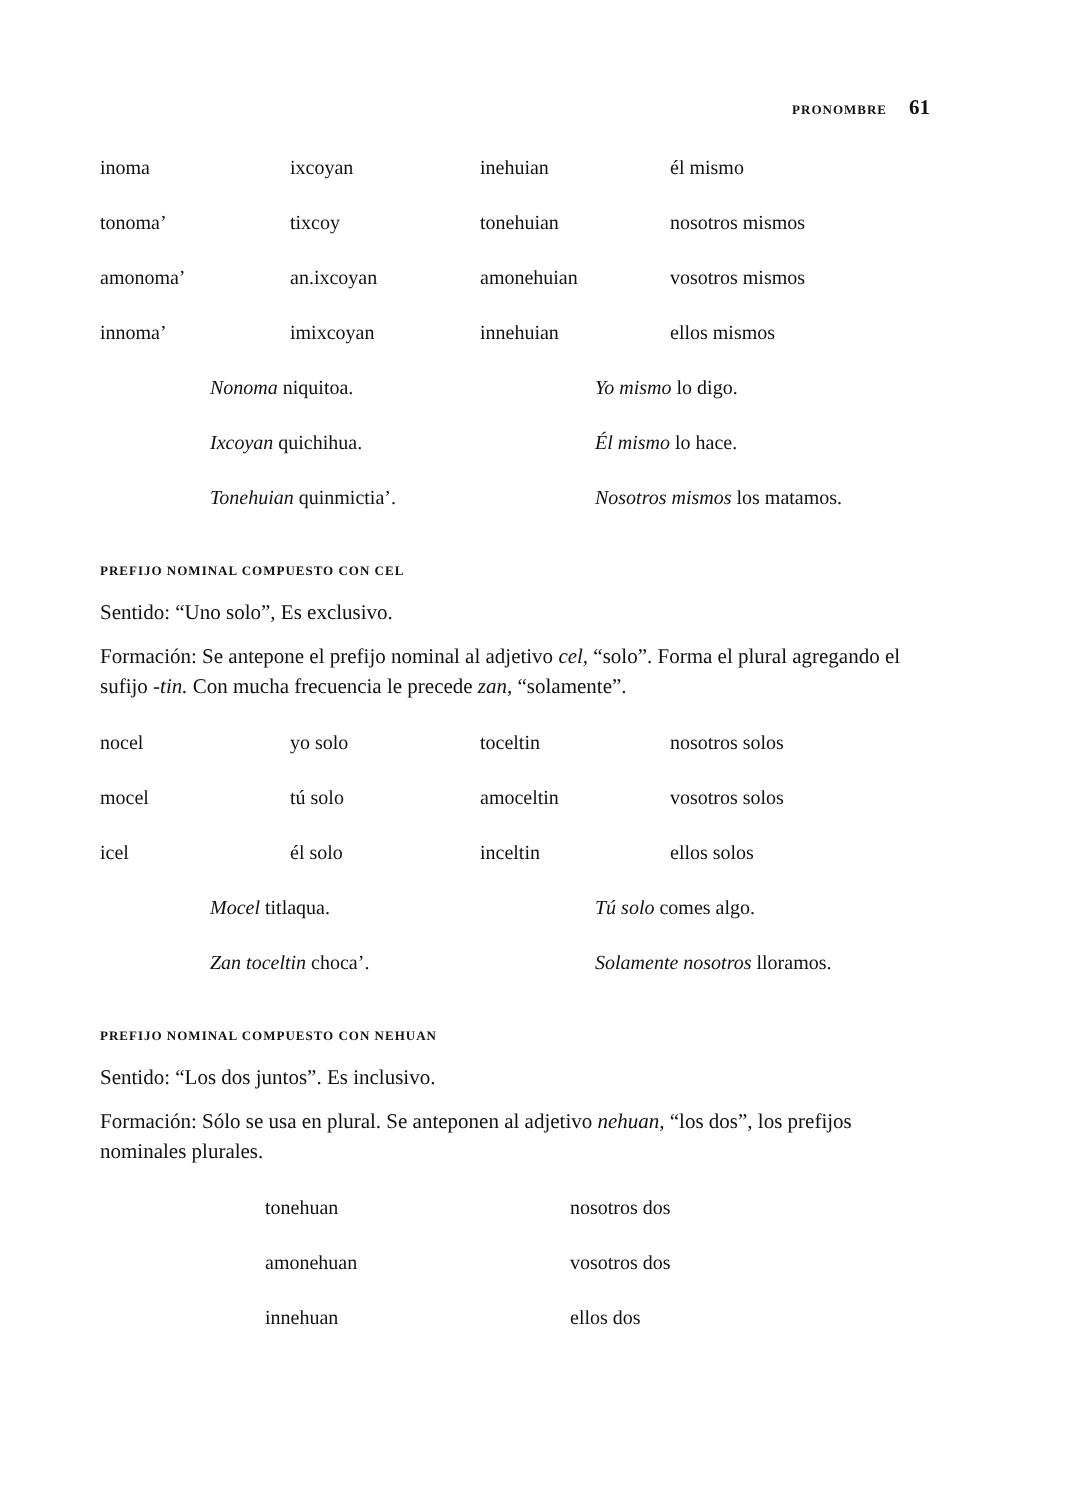PRONOMBRE 61
| inoma | ixcoyan | inehuian | él mismo |
| tonoma’ | tixcoy | tonehuian | nosotros mismos |
| amonoma’ | an.ixcoyan | amonehuian | vosotros mismos |
| innoma’ | imixcoyan | innehuian | ellos mismos |
| Nonoma niquitoa. | Yo mismo lo digo. |
| Ixcoyan quichihua. | Él mismo lo hace. |
| Tonehuian quinmictia’. | Nosotros mismos los matamos. |
PREFIJO NOMINAL COMPUESTO CON CEL
Sentido: “Uno solo”, Es exclusivo.
Formación: Se antepone el prefijo nominal al adjetivo cel, “solo”. Forma el plural agregando el sufijo -tin. Con mucha frecuencia le precede zan, “solamente”.
| nocel | yo solo | toceltin | nosotros solos |
| mocel | tú solo | amoceltin | vosotros solos |
| icel | él solo | inceltin | ellos solos |
| Mocel titlaqua. | Tú solo comes algo. |
| Zan toceltin choca’. | Solamente nosotros lloramos. |
PREFIJO NOMINAL COMPUESTO CON NEHUAN
Sentido: “Los dos juntos”. Es inclusivo.
Formación: Sólo se usa en plural. Se anteponen al adjetivo nehuan, “los dos”, los prefijos nominales plurales.
| tonehuan | nosotros dos |
| amonehuan | vosotros dos |
| innehuan | ellos dos |